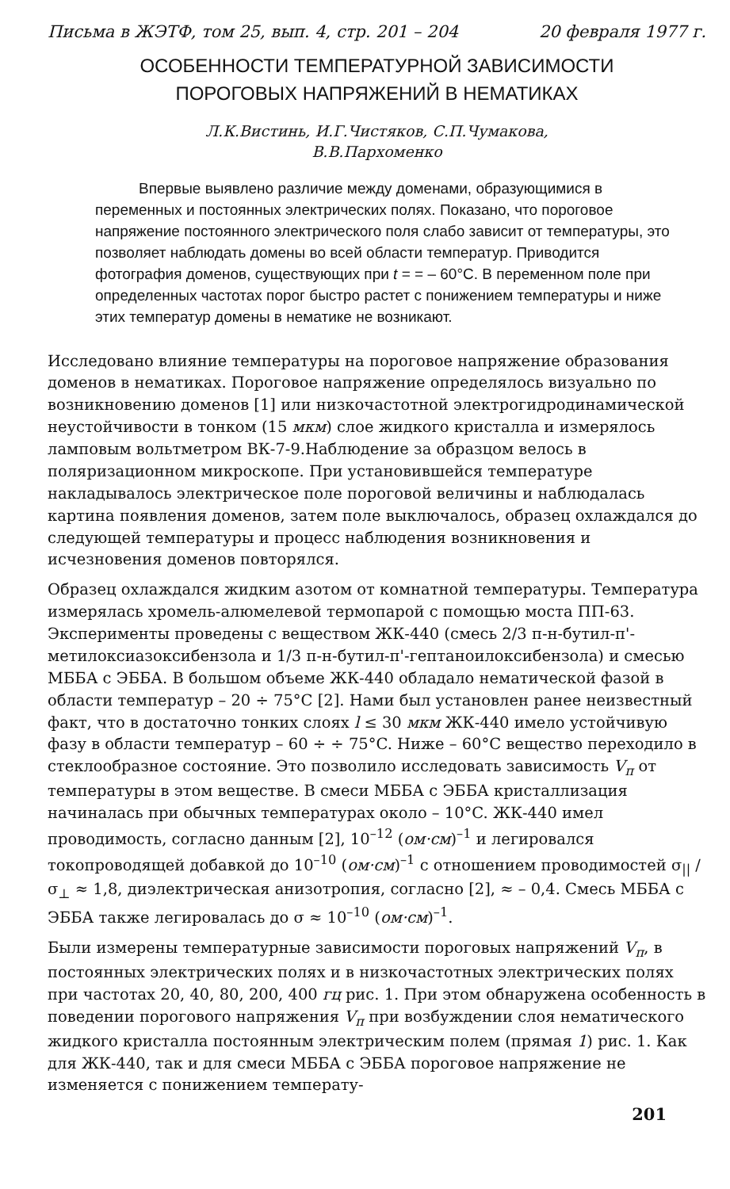Письма в ЖЭТФ, том 25, вып. 4, стр. 201 – 204 20 февраля 1977 г.
ОСОБЕННОСТИ ТЕМПЕРАТУРНОЙ ЗАВИСИМОСТИ
ПОРОГОВЫХ НАПРЯЖЕНИЙ В НЕМАТИКАХ
Л.К.Вистинь, И.Г.Чистяков, С.П.Чумакова,
В.В.Пархоменко
Впервые выявлено различие между доменами, образующимися в переменных и постоянных электрических полях. Показано, что пороговое напряжение постоянного электрического поля слабо зависит от температуры, это позволяет наблюдать домены во всей области температур. Приводится фотография доменов, существующих при t = = – 60°C. В переменном поле при определенных частотах порог быстро растет с понижением температуры и ниже этих температур домены в нематике не возникают.
Исследовано влияние температуры на пороговое напряжение образования доменов в нематиках. Пороговое напряжение определялось визуально по возникновению доменов [1] или низкочастотной электрогидродинамической неустойчивости в тонком (15 мкм) слое жидкого кристалла и измерялось ламповым вольтметром ВК-7-9.Наблюдение за образцом велось в поляризационном микроскопе. При установившейся температуре накладывалось электрическое поле пороговой величины и наблюдалась картина появления доменов, затем поле выключалось, образец охлаждался до следующей температуры и процесс наблюдения возникновения и исчезновения доменов повторялся.
Образец охлаждался жидким азотом от комнатной температуры. Температура измерялась хромель-алюмелевой термопарой с помощью моста ПП-63. Эксперименты проведены с веществом ЖК-440 (смесь 2/3 п-н-бутил-п'-метилоксиазоксибензола и 1/3 п-н-бутил-п'-гептаноилоксибензола) и смесью МББА с ЭББА. В большом объеме ЖК-440 обладало нематической фазой в области температур – 20 ÷ 75°C [2]. Нами был установлен ранее неизвестный факт, что в достаточно тонких слоях l ≤ 30 мкм ЖК-440 имело устойчивую фазу в области температур – 60 ÷ ÷ 75°C. Ниже – 60°C вещество переходило в стеклообразное состояние. Это позволило исследовать зависимость V<sub>п</sub> от температуры в этом веществе. В смеси МББА с ЭББА кристаллизация начиналась при обычных температурах около – 10°C. ЖК-440 имел проводимость, согласно данным [2], 10<sup>–12</sup> (ом·см)<sup>–1</sup> и легировался токопроводящей добавкой до 10<sup>–10</sup> (ом·см)<sup>–1</sup> с отношением проводимостей σ<sub>||</sub> /σ<sub>⊥</sub> ≈ 1,8, диэлектрическая анизотропия, согласно [2], ≈ – 0,4. Смесь МББА с ЭББА также легировалась до σ ≈ 10<sup>–10</sup> (ом·см)<sup>–1</sup>.
Были измерены температурные зависимости пороговых напряжений V<sub>п</sub>, в постоянных электрических полях и в низкочастотных электрических полях при частотах 20, 40, 80, 200, 400 гц рис. 1. При этом обнаружена особенность в поведении порогового напряжения V<sub>п</sub> при возбуждении слоя нематического жидкого кристалла постоянным электрическим полем (прямая 1) рис. 1. Как для ЖК-440, так и для смеси МББА с ЭББА пороговое напряжение не изменяется с понижением температу-
201